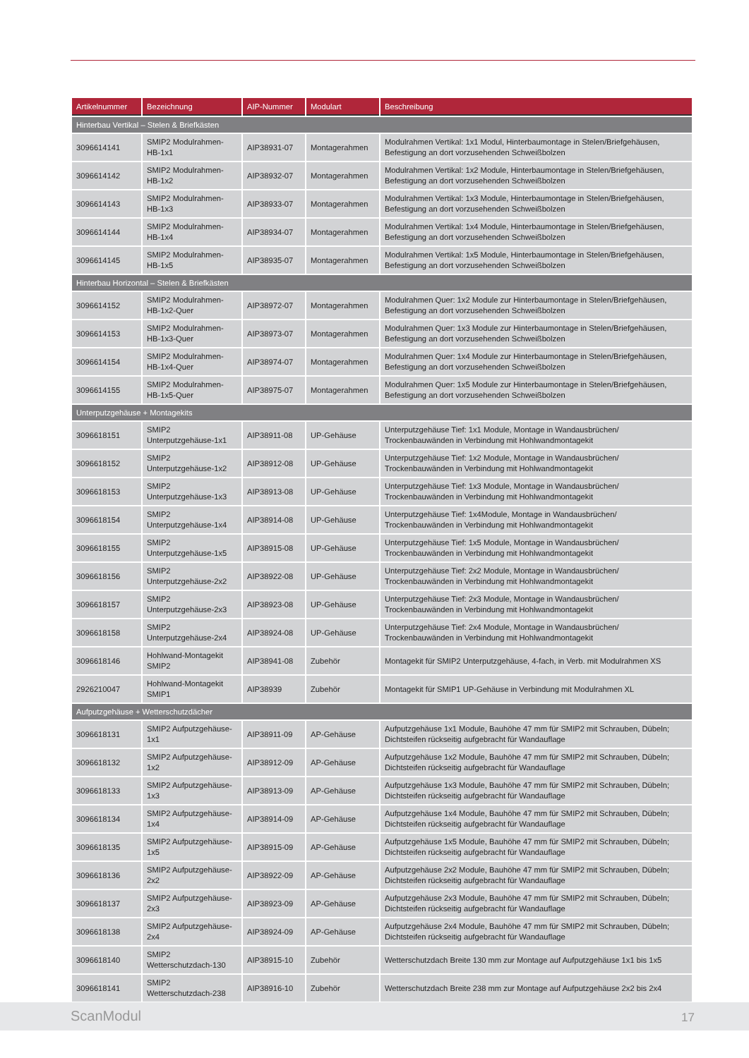| Artikelnummer | Bezeichnung | AIP-Nummer | Modulart | Beschreibung |
| --- | --- | --- | --- | --- |
| Hinterbau Vertikal – Stelen & Briefkästen | | | | |
| 3096614141 | SMIP2 Modulrahmen-HB-1x1 | AIP38931-07 | Montagerahmen | Modulrahmen Vertikal: 1x1 Modul, Hinterbaumontage in Stelen/Briefgehäusen, Befestigung an dort vorzusehenden Schweißbolzen |
| 3096614142 | SMIP2 Modulrahmen-HB-1x2 | AIP38932-07 | Montagerahmen | Modulrahmen Vertikal: 1x2 Module, Hinterbaumontage in Stelen/Briefgehäusen, Befestigung an dort vorzusehenden Schweißbolzen |
| 3096614143 | SMIP2 Modulrahmen-HB-1x3 | AIP38933-07 | Montagerahmen | Modulrahmen Vertikal: 1x3 Module, Hinterbaumontage in Stelen/Briefgehäusen, Befestigung an dort vorzusehenden Schweißbolzen |
| 3096614144 | SMIP2 Modulrahmen-HB-1x4 | AIP38934-07 | Montagerahmen | Modulrahmen Vertikal: 1x4 Module, Hinterbaumontage in Stelen/Briefgehäusen, Befestigung an dort vorzusehenden Schweißbolzen |
| 3096614145 | SMIP2 Modulrahmen-HB-1x5 | AIP38935-07 | Montagerahmen | Modulrahmen Vertikal: 1x5 Module, Hinterbaumontage in Stelen/Briefgehäusen, Befestigung an dort vorzusehenden Schweißbolzen |
| Hinterbau Horizontal – Stelen & Briefkästen | | | | |
| 3096614152 | SMIP2 Modulrahmen-HB-1x2-Quer | AIP38972-07 | Montagerahmen | Modulrahmen Quer: 1x2 Module zur Hinterbaumontage in Stelen/Briefgehäusen, Befestigung an dort vorzusehenden Schweißbolzen |
| 3096614153 | SMIP2 Modulrahmen-HB-1x3-Quer | AIP38973-07 | Montagerahmen | Modulrahmen Quer: 1x3 Module zur Hinterbaumontage in Stelen/Briefgehäusen, Befestigung an dort vorzusehenden Schweißbolzen |
| 3096614154 | SMIP2 Modulrahmen-HB-1x4-Quer | AIP38974-07 | Montagerahmen | Modulrahmen Quer: 1x4 Module zur Hinterbaumontage in Stelen/Briefgehäusen, Befestigung an dort vorzusehenden Schweißbolzen |
| 3096614155 | SMIP2 Modulrahmen-HB-1x5-Quer | AIP38975-07 | Montagerahmen | Modulrahmen Quer: 1x5 Module zur Hinterbaumontage in Stelen/Briefgehäusen, Befestigung an dort vorzusehenden Schweißbolzen |
| Unterputzgehäuse + Montagekits | | | | |
| 3096618151 | SMIP2 Unterputzgehäuse-1x1 | AIP38911-08 | UP-Gehäuse | Unterputzgehäuse Tief: 1x1 Module, Montage in Wandausbrüchen/ Trockenbauwänden in Verbindung mit Hohlwandmontagekit |
| 3096618152 | SMIP2 Unterputzgehäuse-1x2 | AIP38912-08 | UP-Gehäuse | Unterputzgehäuse Tief: 1x2 Module, Montage in Wandausbrüchen/ Trockenbauwänden in Verbindung mit Hohlwandmontagekit |
| 3096618153 | SMIP2 Unterputzgehäuse-1x3 | AIP38913-08 | UP-Gehäuse | Unterputzgehäuse Tief: 1x3 Module, Montage in Wandausbrüchen/ Trockenbauwänden in Verbindung mit Hohlwandmontagekit |
| 3096618154 | SMIP2 Unterputzgehäuse-1x4 | AIP38914-08 | UP-Gehäuse | Unterputzgehäuse Tief: 1x4Module, Montage in Wandausbrüchen/ Trockenbauwänden in Verbindung mit Hohlwandmontagekit |
| 3096618155 | SMIP2 Unterputzgehäuse-1x5 | AIP38915-08 | UP-Gehäuse | Unterputzgehäuse Tief: 1x5 Module, Montage in Wandausbrüchen/ Trockenbauwänden in Verbindung mit Hohlwandmontagekit |
| 3096618156 | SMIP2 Unterputzgehäuse-2x2 | AIP38922-08 | UP-Gehäuse | Unterputzgehäuse Tief: 2x2 Module, Montage in Wandausbrüchen/ Trockenbauwänden in Verbindung mit Hohlwandmontagekit |
| 3096618157 | SMIP2 Unterputzgehäuse-2x3 | AIP38923-08 | UP-Gehäuse | Unterputzgehäuse Tief: 2x3 Module, Montage in Wandausbrüchen/ Trockenbauwänden in Verbindung mit Hohlwandmontagekit |
| 3096618158 | SMIP2 Unterputzgehäuse-2x4 | AIP38924-08 | UP-Gehäuse | Unterputzgehäuse Tief: 2x4 Module, Montage in Wandausbrüchen/ Trockenbauwänden in Verbindung mit Hohlwandmontagekit |
| 3096618146 | Hohlwand-Montagekit SMIP2 | AIP38941-08 | Zubehör | Montagekit für SMIP2 Unterputzgehäuse, 4-fach, in Verb. mit Modulrahmen XS |
| 2926210047 | Hohlwand-Montagekit SMIP1 | AIP38939 | Zubehör | Montagekit für SMIP1 UP-Gehäuse in Verbindung mit Modulrahmen XL |
| Aufputzgehäuse + Wetterschutzdächer | | | | |
| 3096618131 | SMIP2 Aufputzgehäuse-1x1 | AIP38911-09 | AP-Gehäuse | Aufputzgehäuse 1x1 Module, Bauhöhe 47 mm für SMIP2 mit Schrauben, Dübeln; Dichtsteifen rückseitig aufgebracht für Wandauflage |
| 3096618132 | SMIP2 Aufputzgehäuse-1x2 | AIP38912-09 | AP-Gehäuse | Aufputzgehäuse 1x2 Module, Bauhöhe 47 mm für SMIP2 mit Schrauben, Dübeln; Dichtsteifen rückseitig aufgebracht für Wandauflage |
| 3096618133 | SMIP2 Aufputzgehäuse-1x3 | AIP38913-09 | AP-Gehäuse | Aufputzgehäuse 1x3 Module, Bauhöhe 47 mm für SMIP2 mit Schrauben, Dübeln; Dichtsteifen rückseitig aufgebracht für Wandauflage |
| 3096618134 | SMIP2 Aufputzgehäuse-1x4 | AIP38914-09 | AP-Gehäuse | Aufputzgehäuse 1x4 Module, Bauhöhe 47 mm für SMIP2 mit Schrauben, Dübeln; Dichtsteifen rückseitig aufgebracht für Wandauflage |
| 3096618135 | SMIP2 Aufputzgehäuse-1x5 | AIP38915-09 | AP-Gehäuse | Aufputzgehäuse 1x5 Module, Bauhöhe 47 mm für SMIP2 mit Schrauben, Dübeln; Dichtsteifen rückseitig aufgebracht für Wandauflage |
| 3096618136 | SMIP2 Aufputzgehäuse-2x2 | AIP38922-09 | AP-Gehäuse | Aufputzgehäuse 2x2 Module, Bauhöhe 47 mm für SMIP2 mit Schrauben, Dübeln; Dichtsteifen rückseitig aufgebracht für Wandauflage |
| 3096618137 | SMIP2 Aufputzgehäuse-2x3 | AIP38923-09 | AP-Gehäuse | Aufputzgehäuse 2x3 Module, Bauhöhe 47 mm für SMIP2 mit Schrauben, Dübeln; Dichtsteifen rückseitig aufgebracht für Wandauflage |
| 3096618138 | SMIP2 Aufputzgehäuse-2x4 | AIP38924-09 | AP-Gehäuse | Aufputzgehäuse 2x4 Module, Bauhöhe 47 mm für SMIP2 mit Schrauben, Dübeln; Dichtsteifen rückseitig aufgebracht für Wandauflage |
| 3096618140 | SMIP2 Wetterschutzdach-130 | AIP38915-10 | Zubehör | Wetterschutzdach Breite 130 mm zur Montage auf Aufputzgehäuse 1x1 bis 1x5 |
| 3096618141 | SMIP2 Wetterschutzdach-238 | AIP38916-10 | Zubehör | Wetterschutzdach Breite 238 mm zur Montage auf Aufputzgehäuse 2x2 bis 2x4 |
ScanModul 17